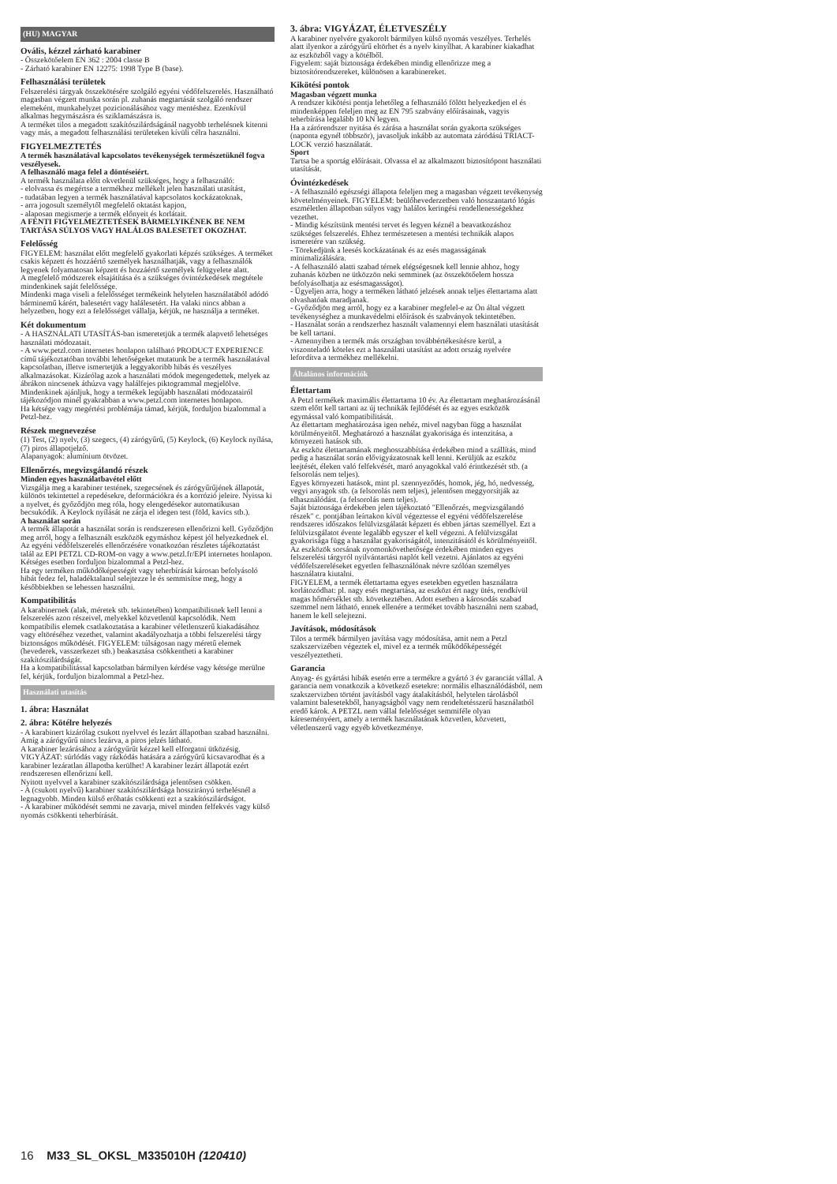(HU) MAGYAR
Ovális, kézzel zárható karabiner
- Összekötőelem EN 362 : 2004 classe B
- Zárható karabiner EN 12275: 1998 Type B (base).
Felhasználási területek
Felszerelési tárgyak összekötésére szolgáló egyéni védőfelszerelés. Használható magasban végzett munka során pl. zuhanás megtartását szolgáló rendszer elemeként, munkahelyzet pozicionálásához vagy mentéshez. Ezenkívül alkalmas hegymászásra és sziklamászásra is.
A terméket tilos a megadott szakítószilárdságánál nagyobb terhelésnek kitenni vagy más, a megadott felhasználási területeken kívüli célra használni.
FIGYELMEZTETÉS
A termék használatával kapcsolatos tevékenységek természetüknél fogva veszélyesek.
A felhasználó maga felel a döntéseiért.
A termék használata előtt okvetlenül szükséges, hogy a felhasználó:
- elolvassa és megértse a termékhez mellékelt jelen használati utasítást,
- tudatában legyen a termék használatával kapcsolatos kockázatoknak,
- arra jogosult személytől megfelelő oktatást kapjon,
- alaposan megismerje a termék előnyeit és korlátait.
A FENTI FIGYELMEZTETÉSEK BÁRMELYIKÉNEK BE NEM TARTÁSA SÚLYOS VAGY HALÁLOS BALESETET OKOZHAT.
Felelősség
FIGYELEM: használat előtt megfelelő gyakorlati képzés szükséges. A terméket csakis képzett és hozzáértő személyek használhatják, vagy a felhasználók legyenek folyamatosan képzett és hozzáértő személyek felügyelete alatt.
A megfelelő módszerek elsajátítása és a szükséges óvintézkedések megtétele mindenkinek saját felelőssége.
Mindenki maga viseli a felelősséget termékeink helytelen használatából adódó bárminemű kárért, balesetért vagy halálesetért. Ha valaki nincs abban a helyzetben, hogy ezt a felelősséget vállalja, kérjük, ne használja a terméket.
Két dokumentum
- A HASZNÁLATI UTASÍTÁS-ban ismeretetjük a termék alapvető lehetséges használati módozatait.
- A www.petzl.com internetes honlapon található PRODUCT EXPERIENCE című tájékoztatóban további lehetőségeket mutatunk be a termék használatával kapcsolatban, illetve ismertetjük a leggyakoribb hibás és veszélyes alkalmazásokat. Kizárólag azok a használati módok megengedettek, melyek az ábrákon nincsenek áthúzva vagy halálfejes piktogrammal megjelölve. Mindenkinek ajánljuk, hogy a termékek legújabb használati módozatairól tájékozódjon minél gyakrabban a www.petzl.com internetes honlapon.
Ha kétsége vagy megértési problémája támad, kérjük, forduljon bizalommal a Petzl-hez.
Részek megnevezése
(1) Test, (2) nyelv, (3) szegecs, (4) zárógyűrű, (5) Keylock, (6) Keylock nyílása, (7) piros állapotjelző.
Alapanyagok: alumínium ötvözet.
Ellenőrzés, megvizsgálandó részek
Minden egyes használatbavétel előtt
Vizsgálja meg a karabiner testének, szegecsének és zárógyűrűjének állapotát, különös tekintettel a repedésekre, deformációkra és a korrózió jeleire. Nyissa ki a nyelvet, és győződjön meg róla, hogy elengedésekor automatikusan becsukódik. A Keylock nyílását ne zárja el idegen test (föld, kavics stb.).
A használat során
A termék állapotát a használat során is rendszeresen ellenőrizni kell. Győződjön meg arról, hogy a felhasznált eszközök egymáshoz képest jól helyezkednek el.
Az egyéni védőfelszerelés ellenőrzésére vonatkozóan részletes tájékoztatást talál az EPI PETZL CD-ROM-on vagy a www.petzl.fr/EPI internetes honlapon.
Kétséges esetben forduljon bizalommal a Petzl-hez.
Ha egy terméken működőképességét vagy teherbírását károsan befolyásoló hibát fedez fel, haladéktalanul selejtezze le és semmisítse meg, hogy a későbbiekben se lehessen használni.
Kompatibilitás
A karabinernek (alak, méretek stb. tekintetében) kompatibilisnek kell lenni a felszerelés azon részeivel, melyekkel közvetlenül kapcsolódik. Nem kompatibilis elemek csatlakoztatása a karabiner véletlenszerű kiakadásához vagy eltöréséhez vezethet, valamint akadályozhatja a többi felszerelési tárgy biztonságos működését. FIGYELEM: túlságosan nagy méretű elemek (hevederek, vasszerkezet stb.) beakasztása csökkentheti a karabiner szakítószilárdságát.
Ha a kompatibilitással kapcsolatban bármilyen kérdése vagy kétsége merülne fel, kérjük, forduljon bizalommal a Petzl-hez.
Használati utasítás
1. ábra: Használat
2. ábra: Kötélre helyezés
- A karabinert kizárólag csukott nyelvvel és lezárt állapotban szabad használni.
Amíg a zárógyűrű nincs lezárva, a piros jelzés látható.
A karabiner lezárásához a zárógyűrűt kézzel kell elforgatni ütközésig.
VIGYÁZAT: súrlódás vagy rázkódás hatására a zárógyűrű kicsavarodhat és a karabiner lezáratlan állapotba kerülhet! A karabiner lezárt állapotát ezért rendszeresen ellenőrizni kell.
Nyitott nyelvvel a karabiner szakítószilárdsága jelentősen csökken.
- A (csukott nyelvű) karabiner szakítószilárdsága hosszirányú terhelésnél a legnagyobb. Minden külső erőhatás csökkenti ezt a szakítószilárdságot.
- A karabiner működését semmi ne zavarja, mivel minden felfekvés vagy külső nyomás csökkenti teherbírását.
3. ábra: VIGYÁZAT, ÉLETVESZÉLY
A karabiner nyelvére gyakorolt bármilyen külső nyomás veszélyes. Terhelés alatt ilyenkor a zárógyűrű eltörhet és a nyelv kinyílhat. A karabiner kiakadhat az eszközből vagy a kötélből.
Figyelem: saját biztonsága érdekében mindig ellenőrizze meg a biztosítórendszereket, különösen a karabinereket.
Kikötési pontok
Magasban végzett munka
A rendszer kikötési pontja lehetőleg a felhasználó fölött helyezkedjen el és mindenképpen feleljen meg az EN 795 szabvány előírásainak, vagyis teherbírása legalább 10 kN legyen.
Ha a zárórendszer nyitása és zárása a használat során gyakorta szükséges (naponta egynél többször), javasoljuk inkább az automata záródású TRIACT-LOCK verzió használatát.
Sport
Tartsa be a sportág előírásait. Olvassa el az alkalmazott biztosítópont használati utasítását.
Óvintézkedések
- A felhasználó egészségi állapota feleljen meg a magasban végzett tevékenység követelményeinek. FIGYELEM: beülőhevederzetben való hosszantartó lógás eszméletlen állapotban súlyos vagy halálos keringési rendellenességekhez vezethet.
- Mindig készítsünk mentési tervet és legyen kéznél a beavatkozáshoz szükséges felszerelés. Ehhez természetesen a mentési technikák alapos ismeretére van szükség.
- Törekedjünk a leesés kockázatának és az esés magasságának minimalizálására.
- A felhasználó alatti szabad térnek elégségesnek kell lennie ahhoz, hogy zuhanás közben ne ütközzön neki semminek (az összekötőelem hossza befolyásolhatja az esésmagasságot).
- Ügyeljen arra, hogy a terméken látható jelzések annak teljes élettartama alatt olvashatóak maradjanak.
- Győződjön meg arról, hogy ez a karabiner megfelel-e az Ön által végzett tevékenységhez a munkavédelmi előírások és szabványok tekintetében.
- Használat során a rendszerhez használt valamennyi elem használati utasítását be kell tartani.
- Amennyiben a termék más országban továbbértékesítésre kerül, a viszonteladó köteles ezt a használati utasítást az adott ország nyelvére lefordítva a termékhez mellékelni.
Általános információk
Élettartam
A Petzl termékek maximális élettartama 10 év. Az élettartam meghatározásánál szem előtt kell tartani az új technikák fejlődését és az egyes eszközök egymással való kompatibilitását.
Az élettartam meghatározása igen nehéz, mivel nagyban függ a használat körülményeitől. Meghatározó a használat gyakorisága és intenzitása, a környezeti hatások stb.
Az eszköz élettartamának meghosszabbítása érdekében mind a szállítás, mind pedig a használat során elővigyázatosnak kell lenni. Kerüljük az eszköz leejtését, éleken való felfekvését, maró anyagokkal való érintkezését stb. (a felsorolás nem teljes).
Egyes környezeti hatások, mint pl. szennyeződés, homok, jég, hó, nedvesség, vegyi anyagok stb. (a felsorolás nem teljes), jelentősen meggyorsítják az elhasználódást. (a felsorolás nem teljes).
Saját biztonsága érdekében jelen tájékoztató "Ellenőrzés, megvizsgálandó részek" c. pontjában leírtakon kívül végeztesse el egyéni védőfelszerelése rendszeres időszakos felülvizsgálatát képzett és ebben jártas személlyel. Ezt a felülvizsgálatot évente legalább egyszer el kell végezni. A felülvizsgálat gyakorisága függ a használat gyakoriságától, intenzitásától és körülményeitől. Az eszközök sorsának nyomonkövethetősége érdekében minden egyes felszerelési tárgyról nyilvántartási naplót kell vezetni. Ajánlatos az egyéni védőfelszereléseket egyetlen felhasználónak névre szólóan személyes használatra kiutalni.
FIGYELEM, a termék élettartama egyes esetekben egyetlen használatra korlátozódhat: pl. nagy esés megtartása, az eszközt ért nagy ütés, rendkívül magas hőmérséklet stb. következtében. Adott esetben a károsodás szabad szemmel nem látható, ennek ellenére a terméket tovább használni nem szabad, hanem le kell selejtezni.
Javítások, módosítások
Tilos a termék bármilyen javítása vagy módosítása, amit nem a Petzl szakszervizében végeztek el, mivel ez a termék működőképességét veszélyeztetheti.
Garancia
Anyag- és gyártási hibák esetén erre a termékre a gyártó 3 év garanciát vállal. A garancia nem vonatkozik a következő esetekre: normális elhasználódásból, nem szakszervizben történt javításból vagy átalakításból, helytelen tárolásból valamint balesetekből, hanyagságból vagy nem rendeltetésszerű használatból eredő károk. A PETZL nem vállal felelősséget semmiféle olyan káreseményéert, amely a termék használatának közvetlen, közvetett, véletlenszerű vagy egyéb következménye.
16 M33_SL_OKSL_M335010H (120410)